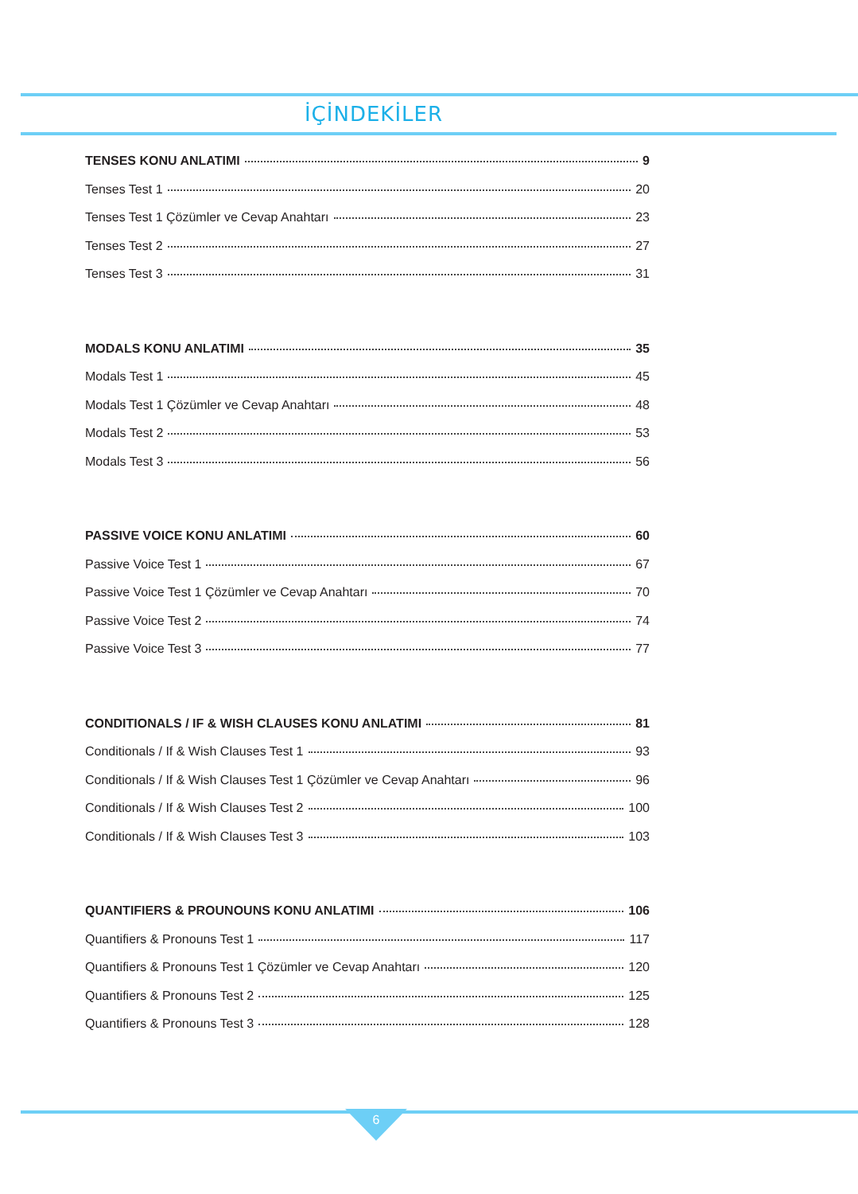İÇİNDEKİLER
TENSES KONU ANLATIMI 9
Tenses Test 1 20
Tenses Test 1 Çözümler ve Cevap Anahtarı 23
Tenses Test 2 27
Tenses Test 3 31
MODALS KONU ANLATIMI 35
Modals Test 1 45
Modals Test 1 Çözümler ve Cevap Anahtarı 48
Modals Test 2 53
Modals Test 3 56
PASSIVE VOICE KONU ANLATIMI 60
Passive Voice Test 1 67
Passive Voice Test 1 Çözümler ve Cevap Anahtarı 70
Passive Voice Test 2 74
Passive Voice Test 3 77
CONDITIONALS / IF & WISH CLAUSES KONU ANLATIMI 81
Conditionals / If & Wish Clauses Test 1 93
Conditionals / If & Wish Clauses Test 1 Çözümler ve Cevap Anahtarı 96
Conditionals / If & Wish Clauses Test 2 100
Conditionals / If & Wish Clauses Test 3 103
QUANTIFIERS & PROUNOUNS KONU ANLATIMI 106
Quantifiers & Pronouns Test 1 117
Quantifiers & Pronouns Test 1 Çözümler ve Cevap Anahtarı 120
Quantifiers & Pronouns Test 2 125
Quantifiers & Pronouns Test 3 128
6